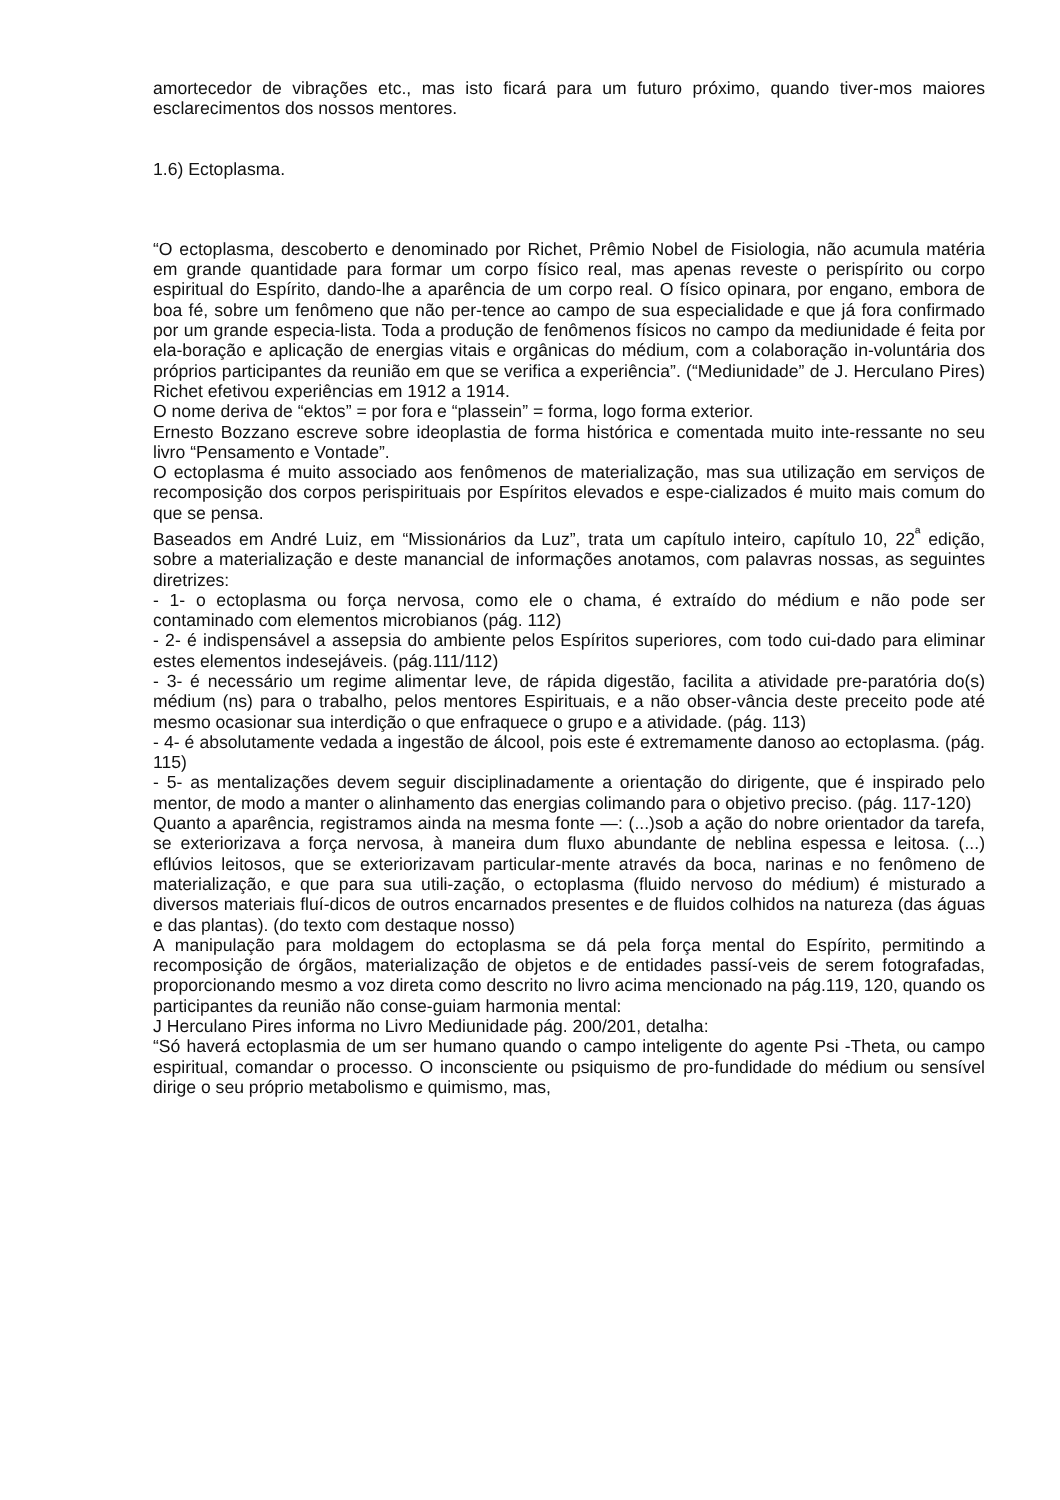amortecedor de vibrações etc., mas isto ficará para um futuro próximo, quando tiver-mos maiores esclarecimentos dos nossos mentores.
1.6) Ectoplasma.
“O ectoplasma, descoberto e denominado por Richet, Prêmio Nobel de Fisiologia, não acumula matéria em grande quantidade para formar um corpo físico real, mas apenas reveste o perispírito ou corpo espiritual do Espírito, dando-lhe a aparência de um corpo real. O físico opinara, por engano, embora de boa fé, sobre um fenômeno que não per-tence ao campo de sua especialidade e que já fora confirmado por um grande especia-lista. Toda a produção de fenômenos físicos no campo da mediunidade é feita por ela-boração e aplicação de energias vitais e orgânicas do médium, com a colaboração in-voluntária dos próprios participantes da reunião em que se verifica a experiência”. (“Mediunidade” de J. Herculano Pires) Richet efetivou experiências em 1912 a 1914.
O nome deriva de “ektos” = por fora e “plassein” = forma, logo forma exterior.
Ernesto Bozzano escreve sobre ideoplastia de forma histórica e comentada muito inte-ressante no seu livro “Pensamento e Vontade”.
O ectoplasma é muito associado aos fenômenos de materialização, mas sua utilização em serviços de recomposição dos corpos perispirituais por Espíritos elevados e espe-cializados é muito mais comum do que se pensa.
Baseados em André Luiz, em “Missionários da Luz”, trata um capítulo inteiro, capítulo 10, 22<sup>ª</sup> edição, sobre a materialização e deste manancial de informações anotamos, com palavras nossas, as seguintes diretrizes:
- 1- o ectoplasma ou força nervosa, como ele o chama, é extraído do médium e não pode ser contaminado com elementos microbianos (pág. 112)
- 2- é indispensável a assepsia do ambiente pelos Espíritos superiores, com todo cui-dado para eliminar estes elementos indesejáveis. (pág.111/112)
- 3- é necessário um regime alimentar leve, de rápida digestão, facilita a atividade pre-paratória do(s) médium (ns) para o trabalho, pelos mentores Espirituais, e a não obser-vância deste preceito pode até mesmo ocasionar sua interdição o que enfraquece o grupo e a atividade. (pág. 113)
- 4- é absolutamente vedada a ingestão de álcool, pois este é extremamente danoso ao ectoplasma. (pág. 115)
- 5- as mentalizações devem seguir disciplinadamente a orientação do dirigente, que é inspirado pelo mentor, de modo a manter o alinhamento das energias colimando para o objetivo preciso. (pág. 117-120)
Quanto a aparência, registramos ainda na mesma fonte —: (...)sob a ação do nobre orientador da tarefa, se exteriorizava a força nervosa, à maneira dum fluxo abundante de neblina espessa e leitosa. (...) eflúvios leitosos, que se exteriorizavam particular-mente através da boca, narinas e no fenômeno de materialização, e que para sua utili-zação, o ectoplasma (fluido nervoso do médium) é misturado a diversos materiais fluí-dicos de outros encarnados presentes e de fluidos colhidos na natureza (das águas e das plantas). (do texto com destaque nosso)
A manipulação para moldagem do ectoplasma se dá pela força mental do Espírito, permitindo a recomposição de órgãos, materialização de objetos e de entidades passí-veis de serem fotografadas, proporcionando mesmo a voz direta como descrito no livro acima mencionado na pág.119, 120, quando os participantes da reunião não conse-guiam harmonia mental:
J Herculano Pires informa no Livro Mediunidade pág. 200/201, detalha:
“Só haverá ectoplasmia de um ser humano quando o campo inteligente do agente Psi -Theta, ou campo espiritual, comandar o processo. O inconsciente ou psiquismo de pro-fundidade do médium ou sensível dirige o seu próprio metabolismo e quimismo, mas,